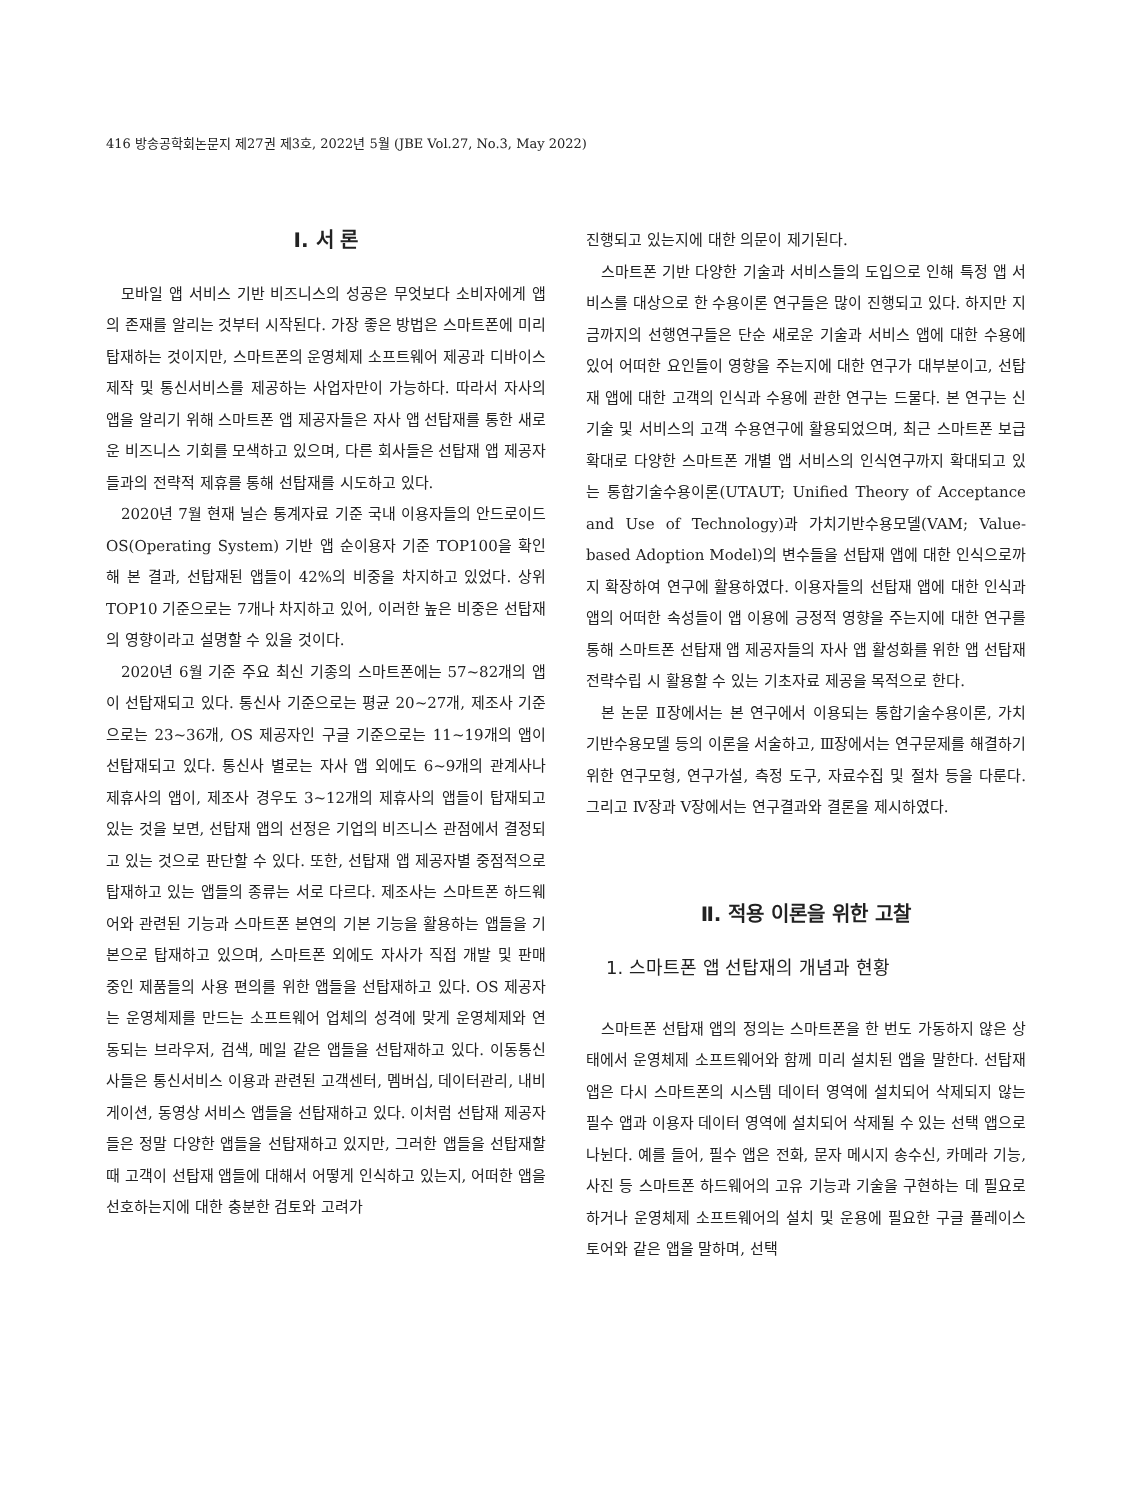416 방송공학회논문지 제27권 제3호, 2022년 5월 (JBE Vol.27, No.3, May 2022)
Ⅰ. 서 론
모바일 앱 서비스 기반 비즈니스의 성공은 무엇보다 소비자에게 앱의 존재를 알리는 것부터 시작된다. 가장 좋은 방법은 스마트폰에 미리 탑재하는 것이지만, 스마트폰의 운영체제 소프트웨어 제공과 디바이스 제작 및 통신서비스를 제공하는 사업자만이 가능하다. 따라서 자사의 앱을 알리기 위해 스마트폰 앱 제공자들은 자사 앱 선탑재를 통한 새로운 비즈니스 기회를 모색하고 있으며, 다른 회사들은 선탑재 앱 제공자들과의 전략적 제휴를 통해 선탑재를 시도하고 있다.
2020년 7월 현재 닐슨 통계자료 기준 국내 이용자들의 안드로이드 OS(Operating System) 기반 앱 순이용자 기준 TOP100을 확인해 본 결과, 선탑재된 앱들이 42%의 비중을 차지하고 있었다. 상위 TOP10 기준으로는 7개나 차지하고 있어, 이러한 높은 비중은 선탑재의 영향이라고 설명할 수 있을 것이다.
2020년 6월 기준 주요 최신 기종의 스마트폰에는 57~82개의 앱이 선탑재되고 있다. 통신사 기준으로는 평균 20~27개, 제조사 기준으로는 23~36개, OS 제공자인 구글 기준으로는 11~19개의 앱이 선탑재되고 있다. 통신사 별로는 자사 앱 외에도 6~9개의 관계사나 제휴사의 앱이, 제조사 경우도 3~12개의 제휴사의 앱들이 탑재되고 있는 것을 보면, 선탑재 앱의 선정은 기업의 비즈니스 관점에서 결정되고 있는 것으로 판단할 수 있다. 또한, 선탑재 앱 제공자별 중점적으로 탑재하고 있는 앱들의 종류는 서로 다르다. 제조사는 스마트폰 하드웨어와 관련된 기능과 스마트폰 본연의 기본 기능을 활용하는 앱들을 기본으로 탑재하고 있으며, 스마트폰 외에도 자사가 직접 개발 및 판매 중인 제품들의 사용 편의를 위한 앱들을 선탑재하고 있다. OS 제공자는 운영체제를 만드는 소프트웨어 업체의 성격에 맞게 운영체제와 연동되는 브라우저, 검색, 메일 같은 앱들을 선탑재하고 있다. 이동통신사들은 통신서비스 이용과 관련된 고객센터, 멤버십, 데이터관리, 내비게이션, 동영상 서비스 앱들을 선탑재하고 있다. 이처럼 선탑재 제공자들은 정말 다양한 앱들을 선탑재하고 있지만, 그러한 앱들을 선탑재할 때 고객이 선탑재 앱들에 대해서 어떻게 인식하고 있는지, 어떠한 앱을 선호하는지에 대한 충분한 검토와 고려가
진행되고 있는지에 대한 의문이 제기된다.
스마트폰 기반 다양한 기술과 서비스들의 도입으로 인해 특정 앱 서비스를 대상으로 한 수용이론 연구들은 많이 진행되고 있다. 하지만 지금까지의 선행연구들은 단순 새로운 기술과 서비스 앱에 대한 수용에 있어 어떠한 요인들이 영향을 주는지에 대한 연구가 대부분이고, 선탑재 앱에 대한 고객의 인식과 수용에 관한 연구는 드물다. 본 연구는 신기술 및 서비스의 고객 수용연구에 활용되었으며, 최근 스마트폰 보급 확대로 다양한 스마트폰 개별 앱 서비스의 인식연구까지 확대되고 있는 통합기술수용이론(UTAUT; Unified Theory of Acceptance and Use of Technology)과 가치기반수용모델(VAM; Value-based Adoption Model)의 변수들을 선탑재 앱에 대한 인식으로까지 확장하여 연구에 활용하였다. 이용자들의 선탑재 앱에 대한 인식과 앱의 어떠한 속성들이 앱 이용에 긍정적 영향을 주는지에 대한 연구를 통해 스마트폰 선탑재 앱 제공자들의 자사 앱 활성화를 위한 앱 선탑재 전략수립 시 활용할 수 있는 기초자료 제공을 목적으로 한다.
본 논문 Ⅱ장에서는 본 연구에서 이용되는 통합기술수용이론, 가치기반수용모델 등의 이론을 서술하고, Ⅲ장에서는 연구문제를 해결하기 위한 연구모형, 연구가설, 측정 도구, 자료수집 및 절차 등을 다룬다. 그리고 Ⅳ장과 Ⅴ장에서는 연구결과와 결론을 제시하였다.
Ⅱ. 적용 이론을 위한 고찰
1. 스마트폰 앱 선탑재의 개념과 현황
스마트폰 선탑재 앱의 정의는 스마트폰을 한 번도 가동하지 않은 상태에서 운영체제 소프트웨어와 함께 미리 설치된 앱을 말한다. 선탑재 앱은 다시 스마트폰의 시스템 데이터 영역에 설치되어 삭제되지 않는 필수 앱과 이용자 데이터 영역에 설치되어 삭제될 수 있는 선택 앱으로 나뉜다. 예를 들어, 필수 앱은 전화, 문자 메시지 송수신, 카메라 기능, 사진 등 스마트폰 하드웨어의 고유 기능과 기술을 구현하는 데 필요로 하거나 운영체제 소프트웨어의 설치 및 운용에 필요한 구글 플레이스토어와 같은 앱을 말하며, 선택